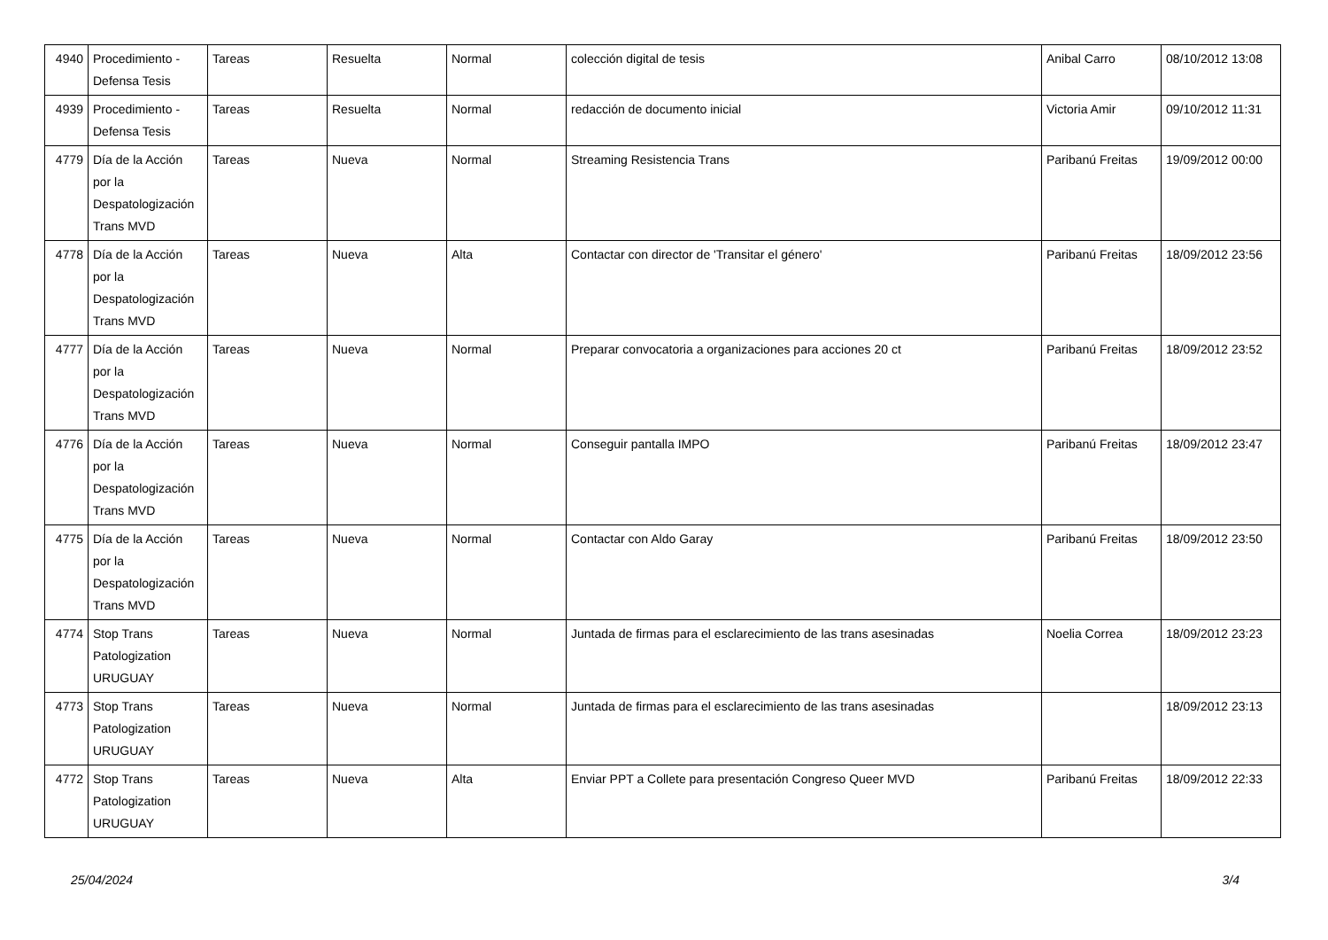| 4940 | Procedimiento - Defensa Tesis | Tareas | Resuelta | Normal | colección digital de tesis | Anibal Carro | 08/10/2012 13:08 |
| 4939 | Procedimiento - Defensa Tesis | Tareas | Resuelta | Normal | redacción de documento inicial | Victoria Amir | 09/10/2012 11:31 |
| 4779 | Día de la Acción por la Despatologización Trans MVD | Tareas | Nueva | Normal | Streaming Resistencia Trans | Paribanú Freitas | 19/09/2012 00:00 |
| 4778 | Día de la Acción por la Despatologización Trans MVD | Tareas | Nueva | Alta | Contactar con director de 'Transitar el género' | Paribanú Freitas | 18/09/2012 23:56 |
| 4777 | Día de la Acción por la Despatologización Trans MVD | Tareas | Nueva | Normal | Preparar convocatoria a organizaciones para acciones 20 ct | Paribanú Freitas | 18/09/2012 23:52 |
| 4776 | Día de la Acción por la Despatologización Trans MVD | Tareas | Nueva | Normal | Conseguir pantalla IMPO | Paribanú Freitas | 18/09/2012 23:47 |
| 4775 | Día de la Acción por la Despatologización Trans MVD | Tareas | Nueva | Normal | Contactar con Aldo Garay | Paribanú Freitas | 18/09/2012 23:50 |
| 4774 | Stop Trans Patologization URUGUAY | Tareas | Nueva | Normal | Juntada de firmas para el esclarecimiento de las trans asesinadas | Noelia Correa | 18/09/2012 23:23 |
| 4773 | Stop Trans Patologization URUGUAY | Tareas | Nueva | Normal | Juntada de firmas para el esclarecimiento de las trans asesinadas | | 18/09/2012 23:13 |
| 4772 | Stop Trans Patologization URUGUAY | Tareas | Nueva | Alta | Enviar PPT a Collete para presentación Congreso Queer MVD | Paribanú Freitas | 18/09/2012 22:33 |
25/04/2024 3/4